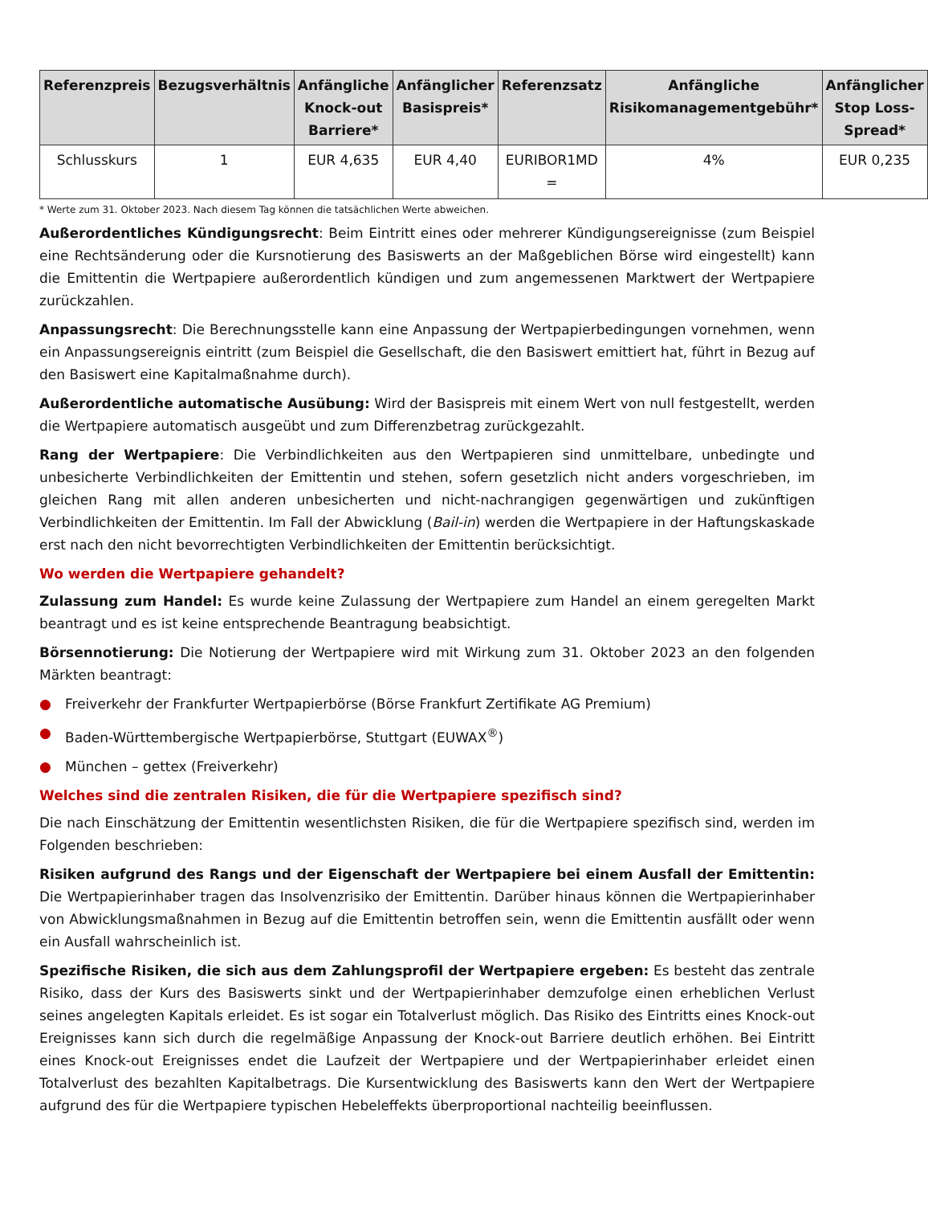| Referenzpreis | Bezugsverhältnis | Anfängliche Knock-out Barriere* | Anfänglicher Basispreis* | Referenzsatz | Anfängliche Risikomanagementgebühr* | Anfänglicher Stop Loss-Spread* |
| --- | --- | --- | --- | --- | --- | --- |
| Schlusskurs | 1 | EUR 4,635 | EUR 4,40 | EURIBOR1MD = | 4% | EUR 0,235 |
* Werte zum 31. Oktober 2023. Nach diesem Tag können die tatsächlichen Werte abweichen.
Außerordentliches Kündigungsrecht: Beim Eintritt eines oder mehrerer Kündigungsereignisse (zum Beispiel eine Rechtsänderung oder die Kursnotierung des Basiswerts an der Maßgeblichen Börse wird eingestellt) kann die Emittentin die Wertpapiere außerordentlich kündigen und zum angemessenen Marktwert der Wertpapiere zurückzahlen.
Anpassungsrecht: Die Berechnungsstelle kann eine Anpassung der Wertpapierbedingungen vornehmen, wenn ein Anpassungsereignis eintritt (zum Beispiel die Gesellschaft, die den Basiswert emittiert hat, führt in Bezug auf den Basiswert eine Kapitalmaßnahme durch).
Außerordentliche automatische Ausübung: Wird der Basispreis mit einem Wert von null festgestellt, werden die Wertpapiere automatisch ausgeübt und zum Differenzbetrag zurückgezahlt.
Rang der Wertpapiere: Die Verbindlichkeiten aus den Wertpapieren sind unmittelbare, unbedingte und unbesicherte Verbindlichkeiten der Emittentin und stehen, sofern gesetzlich nicht anders vorgeschrieben, im gleichen Rang mit allen anderen unbesicherten und nicht-nachrangigen gegenwärtigen und zukünftigen Verbindlichkeiten der Emittentin. Im Fall der Abwicklung (Bail-in) werden die Wertpapiere in der Haftungskaskade erst nach den nicht bevorrechtigten Verbindlichkeiten der Emittentin berücksichtigt.
Wo werden die Wertpapiere gehandelt?
Zulassung zum Handel: Es wurde keine Zulassung der Wertpapiere zum Handel an einem geregelten Markt beantragt und es ist keine entsprechende Beantragung beabsichtigt.
Börsennotierung: Die Notierung der Wertpapiere wird mit Wirkung zum 31. Oktober 2023 an den folgenden Märkten beantragt:
● Freiverkehr der Frankfurter Wertpapierbörse (Börse Frankfurt Zertifikate AG Premium)
● Baden-Württembergische Wertpapierbörse, Stuttgart (EUWAX<sup>®</sup>)
● München – gettex (Freiverkehr)
Welches sind die zentralen Risiken, die für die Wertpapiere spezifisch sind?
Die nach Einschätzung der Emittentin wesentlichsten Risiken, die für die Wertpapiere spezifisch sind, werden im Folgenden beschrieben:
Risiken aufgrund des Rangs und der Eigenschaft der Wertpapiere bei einem Ausfall der Emittentin: Die Wertpapierinhaber tragen das Insolvenzrisiko der Emittentin. Darüber hinaus können die Wertpapierinhaber von Abwicklungsmaßnahmen in Bezug auf die Emittentin betroffen sein, wenn die Emittentin ausfällt oder wenn ein Ausfall wahrscheinlich ist.
Spezifische Risiken, die sich aus dem Zahlungsprofil der Wertpapiere ergeben: Es besteht das zentrale Risiko, dass der Kurs des Basiswerts sinkt und der Wertpapierinhaber demzufolge einen erheblichen Verlust seines angelegten Kapitals erleidet. Es ist sogar ein Totalverlust möglich. Das Risiko des Eintritts eines Knock-out Ereignisses kann sich durch die regelmäßige Anpassung der Knock-out Barriere deutlich erhöhen. Bei Eintritt eines Knock-out Ereignisses endet die Laufzeit der Wertpapiere und der Wertpapierinhaber erleidet einen Totalverlust des bezahlten Kapitalbetrags. Die Kursentwicklung des Basiswerts kann den Wert der Wertpapiere aufgrund des für die Wertpapiere typischen Hebeleffekts überproportional nachteilig beeinflussen.